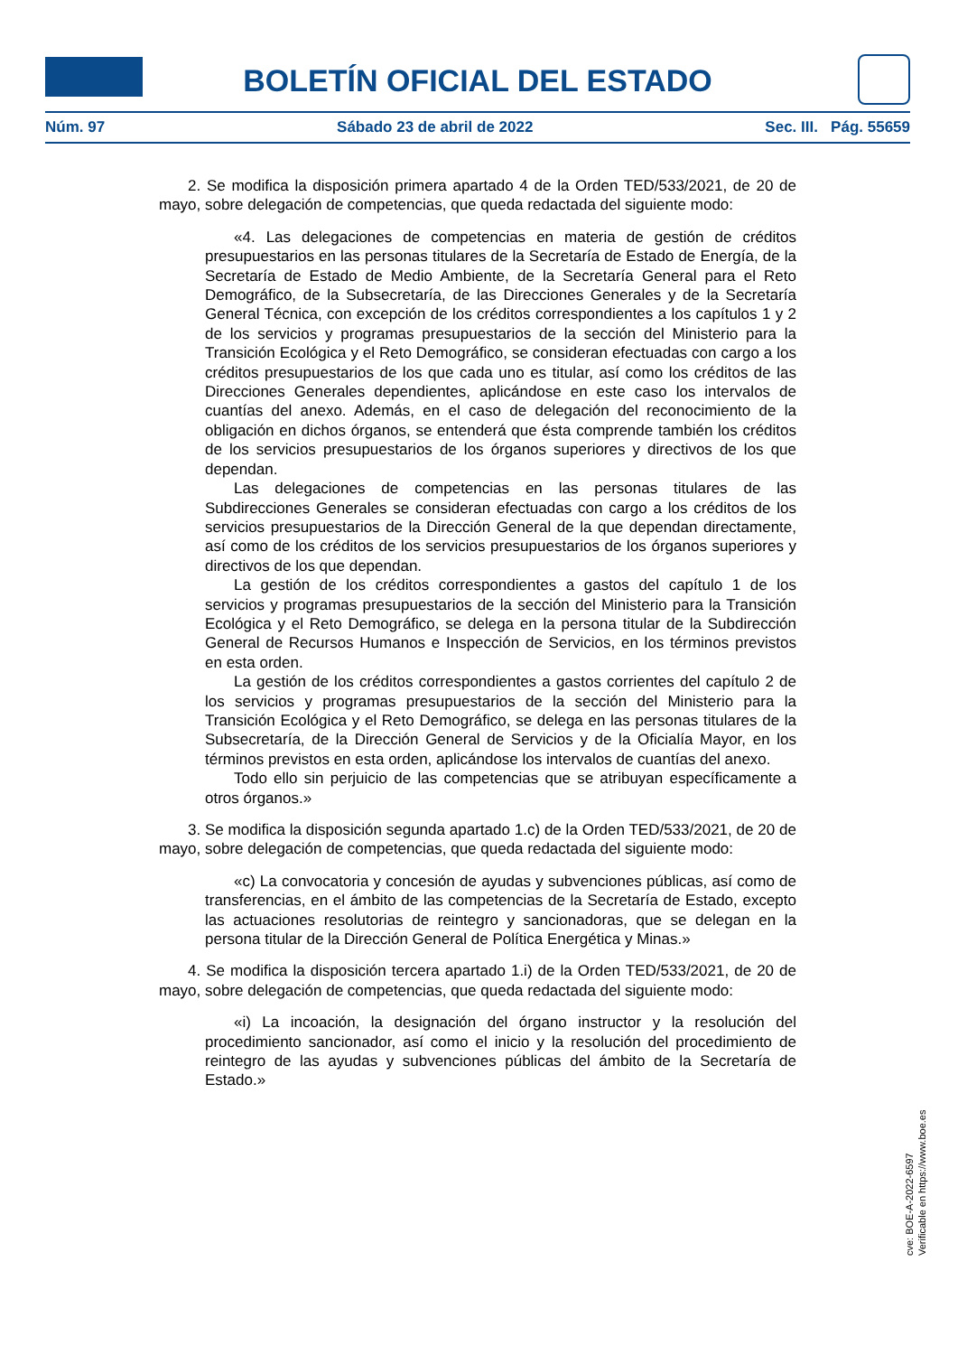BOLETÍN OFICIAL DEL ESTADO
Núm. 97 Sábado 23 de abril de 2022 Sec. III. Pág. 55659
2. Se modifica la disposición primera apartado 4 de la Orden TED/533/2021, de 20 de mayo, sobre delegación de competencias, que queda redactada del siguiente modo:
«4. Las delegaciones de competencias en materia de gestión de créditos presupuestarios en las personas titulares de la Secretaría de Estado de Energía, de la Secretaría de Estado de Medio Ambiente, de la Secretaría General para el Reto Demográfico, de la Subsecretaría, de las Direcciones Generales y de la Secretaría General Técnica, con excepción de los créditos correspondientes a los capítulos 1 y 2 de los servicios y programas presupuestarios de la sección del Ministerio para la Transición Ecológica y el Reto Demográfico, se consideran efectuadas con cargo a los créditos presupuestarios de los que cada uno es titular, así como los créditos de las Direcciones Generales dependientes, aplicándose en este caso los intervalos de cuantías del anexo. Además, en el caso de delegación del reconocimiento de la obligación en dichos órganos, se entenderá que ésta comprende también los créditos de los servicios presupuestarios de los órganos superiores y directivos de los que dependan.
Las delegaciones de competencias en las personas titulares de las Subdirecciones Generales se consideran efectuadas con cargo a los créditos de los servicios presupuestarios de la Dirección General de la que dependan directamente, así como de los créditos de los servicios presupuestarios de los órganos superiores y directivos de los que dependan.
La gestión de los créditos correspondientes a gastos del capítulo 1 de los servicios y programas presupuestarios de la sección del Ministerio para la Transición Ecológica y el Reto Demográfico, se delega en la persona titular de la Subdirección General de Recursos Humanos e Inspección de Servicios, en los términos previstos en esta orden.
La gestión de los créditos correspondientes a gastos corrientes del capítulo 2 de los servicios y programas presupuestarios de la sección del Ministerio para la Transición Ecológica y el Reto Demográfico, se delega en las personas titulares de la Subsecretaría, de la Dirección General de Servicios y de la Oficialía Mayor, en los términos previstos en esta orden, aplicándose los intervalos de cuantías del anexo.
Todo ello sin perjuicio de las competencias que se atribuyan específicamente a otros órganos.»
3. Se modifica la disposición segunda apartado 1.c) de la Orden TED/533/2021, de 20 de mayo, sobre delegación de competencias, que queda redactada del siguiente modo:
«c) La convocatoria y concesión de ayudas y subvenciones públicas, así como de transferencias, en el ámbito de las competencias de la Secretaría de Estado, excepto las actuaciones resolutorias de reintegro y sancionadoras, que se delegan en la persona titular de la Dirección General de Política Energética y Minas.»
4. Se modifica la disposición tercera apartado 1.i) de la Orden TED/533/2021, de 20 de mayo, sobre delegación de competencias, que queda redactada del siguiente modo:
«i) La incoación, la designación del órgano instructor y la resolución del procedimiento sancionador, así como el inicio y la resolución del procedimiento de reintegro de las ayudas y subvenciones públicas del ámbito de la Secretaría de Estado.»
cve: BOE-A-2022-6597
Verificable en https://www.boe.es